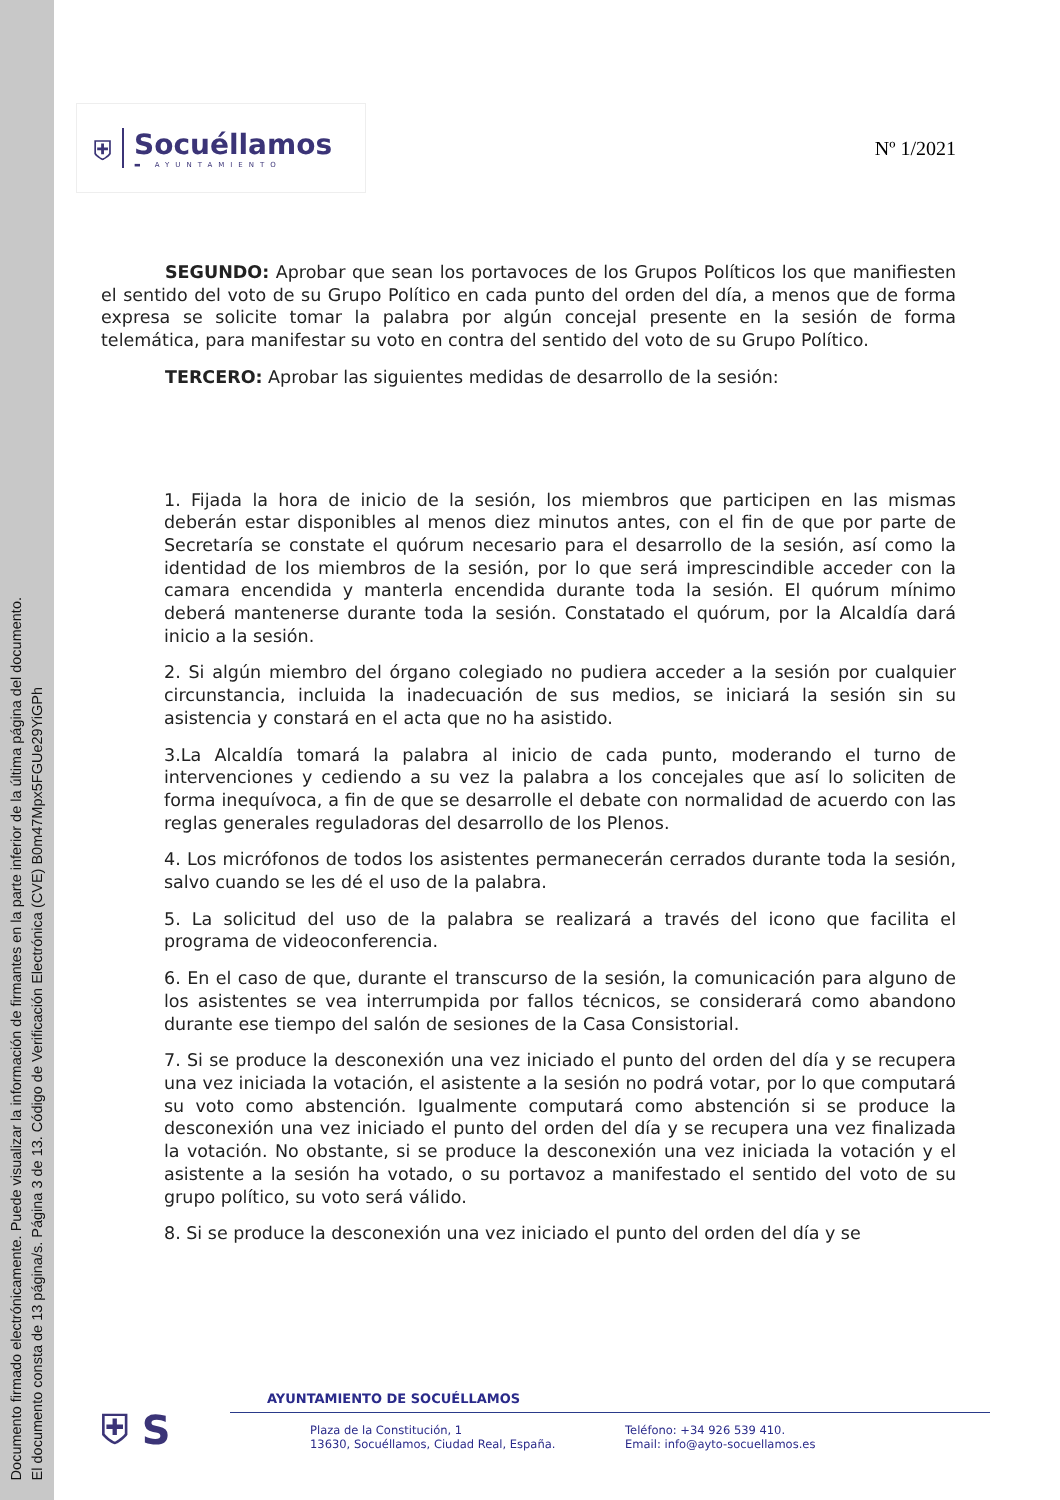Documento firmado electrónicamente. Puede visualizar la información de firmantes en la parte inferior de la última página del documento.
El documento consta de 13 página/s. Página 3 de 13. Código de Verificación Electrónica (CVE) B0m47Mpx5FGUe29YiGPh
⛨
Socuéllamos
▬ AYUNTAMIENTO
Nº 1/2021
SEGUNDO: Aprobar que sean los portavoces de los Grupos Políticos los que manifiesten el sentido del voto de su Grupo Político en cada punto del orden del día, a menos que de forma expresa se solicite tomar la palabra por algún concejal presente en la sesión de forma telemática, para manifestar su voto en contra del sentido del voto de su Grupo Político.
TERCERO: Aprobar las siguientes medidas de desarrollo de la sesión:
1. Fijada la hora de inicio de la sesión, los miembros que participen en las mismas deberán estar disponibles al menos diez minutos antes, con el fin de que por parte de Secretaría se constate el quórum necesario para el desarrollo de la sesión, así como la identidad de los miembros de la sesión, por lo que será imprescindible acceder con la camara encendida y manterla encendida durante toda la sesión. El quórum mínimo deberá mantenerse durante toda la sesión. Constatado el quórum, por la Alcaldía dará inicio a la sesión.
2. Si algún miembro del órgano colegiado no pudiera acceder a la sesión por cualquier circunstancia, incluida la inadecuación de sus medios, se iniciará la sesión sin su asistencia y constará en el acta que no ha asistido.
3.La Alcaldía tomará la palabra al inicio de cada punto, moderando el turno de intervenciones y cediendo a su vez la palabra a los concejales que así lo soliciten de forma inequívoca, a fin de que se desarrolle el debate con normalidad de acuerdo con las reglas generales reguladoras del desarrollo de los Plenos.
4. Los micrófonos de todos los asistentes permanecerán cerrados durante toda la sesión, salvo cuando se les dé el uso de la palabra.
5. La solicitud del uso de la palabra se realizará a través del icono que facilita el programa de videoconferencia.
6. En el caso de que, durante el transcurso de la sesión, la comunicación para alguno de los asistentes se vea interrumpida por fallos técnicos, se considerará como abandono durante ese tiempo del salón de sesiones de la Casa Consistorial.
7. Si se produce la desconexión una vez iniciado el punto del orden del día y se recupera una vez iniciada la votación, el asistente a la sesión no podrá votar, por lo que computará su voto como abstención. Igualmente computará como abstención si se produce la desconexión una vez iniciado el punto del orden del día y se recupera una vez finalizada la votación. No obstante, si se produce la desconexión una vez iniciada la votación y el asistente a la sesión ha votado, o su portavoz a manifestado el sentido del voto de su grupo político, su voto será válido.
8. Si se produce la desconexión una vez iniciado el punto del orden del día y se
⛨ S
AYUNTAMIENTO DE SOCUÉLLAMOS
Plaza de la Constitución, 1
13630, Socuéllamos, Ciudad Real, España.
Teléfono: +34 926 539 410.
Email: info@ayto-socuellamos.es